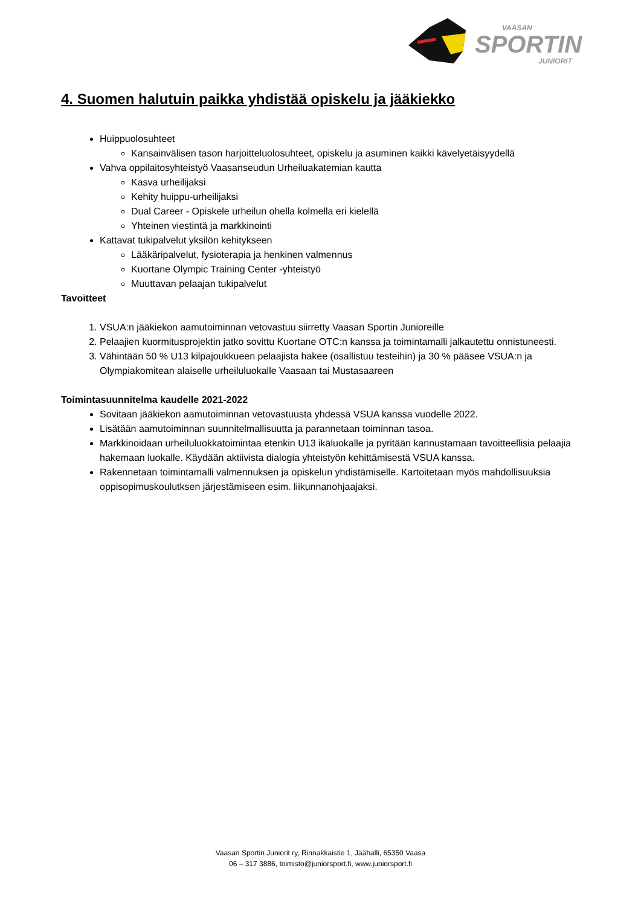SPORTIN
VAASAN
JUNIORIT
4. Suomen halutuin paikka yhdistää opiskelu ja jääkiekko
Huippuolosuhteet
Kansainvälisen tason harjoitteluolosuhteet, opiskelu ja asuminen kaikki kävelyetäisyydellä
Vahva oppilaitosyhteistyö Vaasanseudun Urheiluakatemian kautta
Kasva urheilijaksi
Kehity huippu-urheilijaksi
Dual Career - Opiskele urheilun ohella kolmella eri kielellä
Yhteinen viestintä ja markkinointi
Kattavat tukipalvelut yksilön kehitykseen
Lääkäripalvelut, fysioterapia ja henkinen valmennus
Kuortane Olympic Training Center -yhteistyö
Muuttavan pelaajan tukipalvelut
Tavoitteet
1. VSUA:n jääkiekon aamutoiminnan vetovastuu siirretty Vaasan Sportin Junioreille
2. Pelaajien kuormitusprojektin jatko sovittu Kuortane OTC:n kanssa ja toimintamalli jalkautettu onnistuneesti.
3. Vähintään 50 % U13 kilpajoukkueen pelaajista hakee (osallistuu testeihin) ja 30 % pääsee VSUA:n ja Olympiakomitean alaiselle urheiluluokalle Vaasaan tai Mustasaareen
Toimintasuunnitelma kaudelle 2021-2022
Sovitaan jääkiekon aamutoiminnan vetovastuusta yhdessä VSUA kanssa vuodelle 2022.
Lisätään aamutoiminnan suunnitelmallisuutta ja parannetaan toiminnan tasoa.
Markkinoidaan urheiluluokkatoimintaa etenkin U13 ikäluokalle ja pyritään kannustamaan tavoitteellisia pelaajia hakemaan luokalle. Käydään aktiivista dialogia yhteistyön kehittämisestä VSUA kanssa.
Rakennetaan toimintamalli valmennuksen ja opiskelun yhdistämiselle. Kartoitetaan myös mahdollisuuksia oppisopimuskoulutksen järjestämiseen esim. liikunnanohjaajaksi.
Vaasan Sportin Juniorit ry, Rinnakkaistie 1, Jäähalli, 65350 Vaasa
06 – 317 3886, toimisto@juniorsport.fi, www.juniorsport.fi